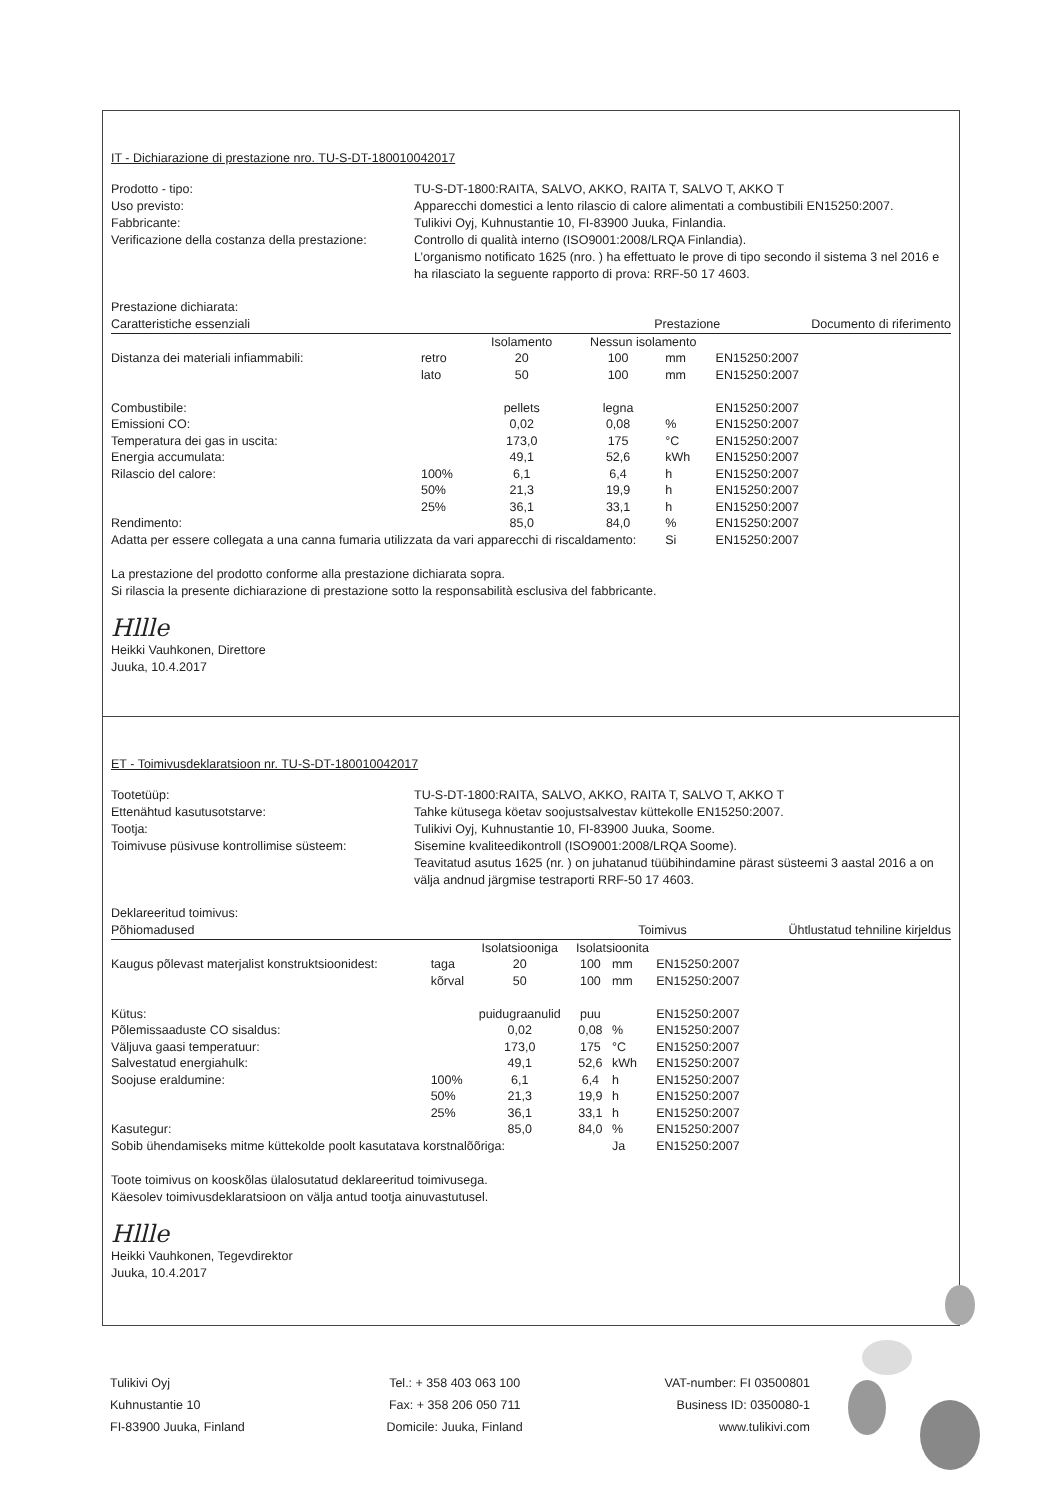IT - Dichiarazione di prestazione nro. TU-S-DT-180010042017
Prodotto - tipo:
TU-S-DT-1800:RAITA, SALVO, AKKO, RAITA T, SALVO T, AKKO T
Uso previsto:
Apparecchi domestici a lento rilascio di calore alimentati a combustibili EN15250:2007.
Fabbricante:
Tulikivi Oyj, Kuhnustantie 10, FI-83900 Juuka, Finlandia.
Verificazione della costanza della prestazione:
Controllo di qualità interno (ISO9001:2008/LRQA Finlandia).
L’organismo notificato 1625 (nro. ) ha effettuato le prove di tipo secondo il sistema 3 nel 2016 e ha rilasciato la seguente rapporto di prova: RRF-50 17 4603.
Prestazione dichiarata:
| Caratteristiche essenziali | | | Prestazione | | | Documento di riferimento |
| | | Isolamento | Nessun isolamento | | | |
| Distanza dei materiali infiammabili: | retro | 20 | 100 | mm | EN15250:2007 | |
| | lato | 50 | 100 | mm | EN15250:2007 | |
| Combustibile: | | pellets | legna | | EN15250:2007 | |
| Emissioni CO: | | 0,02 | 0,08 | % | EN15250:2007 | |
| Temperatura dei gas in uscita: | | 173,0 | 175 | °C | EN15250:2007 | |
| Energia accumulata: | | 49,1 | 52,6 | kWh | EN15250:2007 | |
| Rilascio del calore: | 100% | 6,1 | 6,4 | h | EN15250:2007 | |
| | 50% | 21,3 | 19,9 | h | EN15250:2007 | |
| | 25% | 36,1 | 33,1 | h | EN15250:2007 | |
| Rendimento: | | 85,0 | 84,0 | % | EN15250:2007 | |
| Adatta per essere collegata a una canna fumaria utilizzata da vari apparecchi di riscaldamento: | | | | Si | EN15250:2007 | |
La prestazione del prodotto conforme alla prestazione dichiarata sopra.
Si rilascia la presente dichiarazione di prestazione sotto la responsabilità esclusiva del fabbricante.
Hllle
Heikki Vauhkonen, Direttore
Juuka, 10.4.2017
ET - Toimivusdeklaratsioon nr. TU-S-DT-180010042017
Tootetüüp:
TU-S-DT-1800:RAITA, SALVO, AKKO, RAITA T, SALVO T, AKKO T
Ettenähtud kasutusotstarve:
Tahke kütusega köetav soojustsalvestav küttekolle EN15250:2007.
Tootja:
Tulikivi Oyj, Kuhnustantie 10, FI-83900 Juuka, Soome.
Toimivuse püsivuse kontrollimise süsteem:
Sisemine kvaliteedikontroll (ISO9001:2008/LRQA Soome).
Teavitatud asutus 1625 (nr. ) on juhatanud tüübihindamine pärast süsteemi 3 aastal 2016 a on välja andnud järgmise testraporti RRF-50 17 4603.
Deklareeritud toimivus:
| Põhiomadused | | | Toimivus | | | Ühtlustatud tehniline kirjeldus |
| | | Isolatsiooniga | Isolatsioonita | | | |
| Kaugus põlevast materjalist konstruktsioonidest: | taga | 20 | 100 | mm | EN15250:2007 | |
| | kõrval | 50 | 100 | mm | EN15250:2007 | |
| Kütus: | | puidugraanulid | puu | | EN15250:2007 | |
| Põlemissaaduste CO sisaldus: | | 0,02 | 0,08 | % | EN15250:2007 | |
| Väljuva gaasi temperatuur: | | 173,0 | 175 | °C | EN15250:2007 | |
| Salvestatud energiahulk: | | 49,1 | 52,6 | kWh | EN15250:2007 | |
| Soojuse eraldumine: | 100% | 6,1 | 6,4 | h | EN15250:2007 | |
| | 50% | 21,3 | 19,9 | h | EN15250:2007 | |
| | 25% | 36,1 | 33,1 | h | EN15250:2007 | |
| Kasutegur: | | 85,0 | 84,0 | % | EN15250:2007 | |
| Sobib ühendamiseks mitme küttekolde poolt kasutatava korstnalõõriga: | | | | Ja | EN15250:2007 | |
Toote toimivus on kooskõlas ülalosutatud deklareeritud toimivusega.
Käesolev toimivusdeklaratsioon on välja antud tootja ainuvastutusel.
Hllle
Heikki Vauhkonen, Tegevdirektor
Juuka, 10.4.2017
Tulikivi Oyj
Kuhnustantie 10
FI-83900 Juuka, Finland
Tel.: + 358 403 063 100
Fax: + 358 206 050 711
Domicile: Juuka, Finland
VAT-number: FI 03500801
Business ID: 0350080-1
www.tulikivi.com